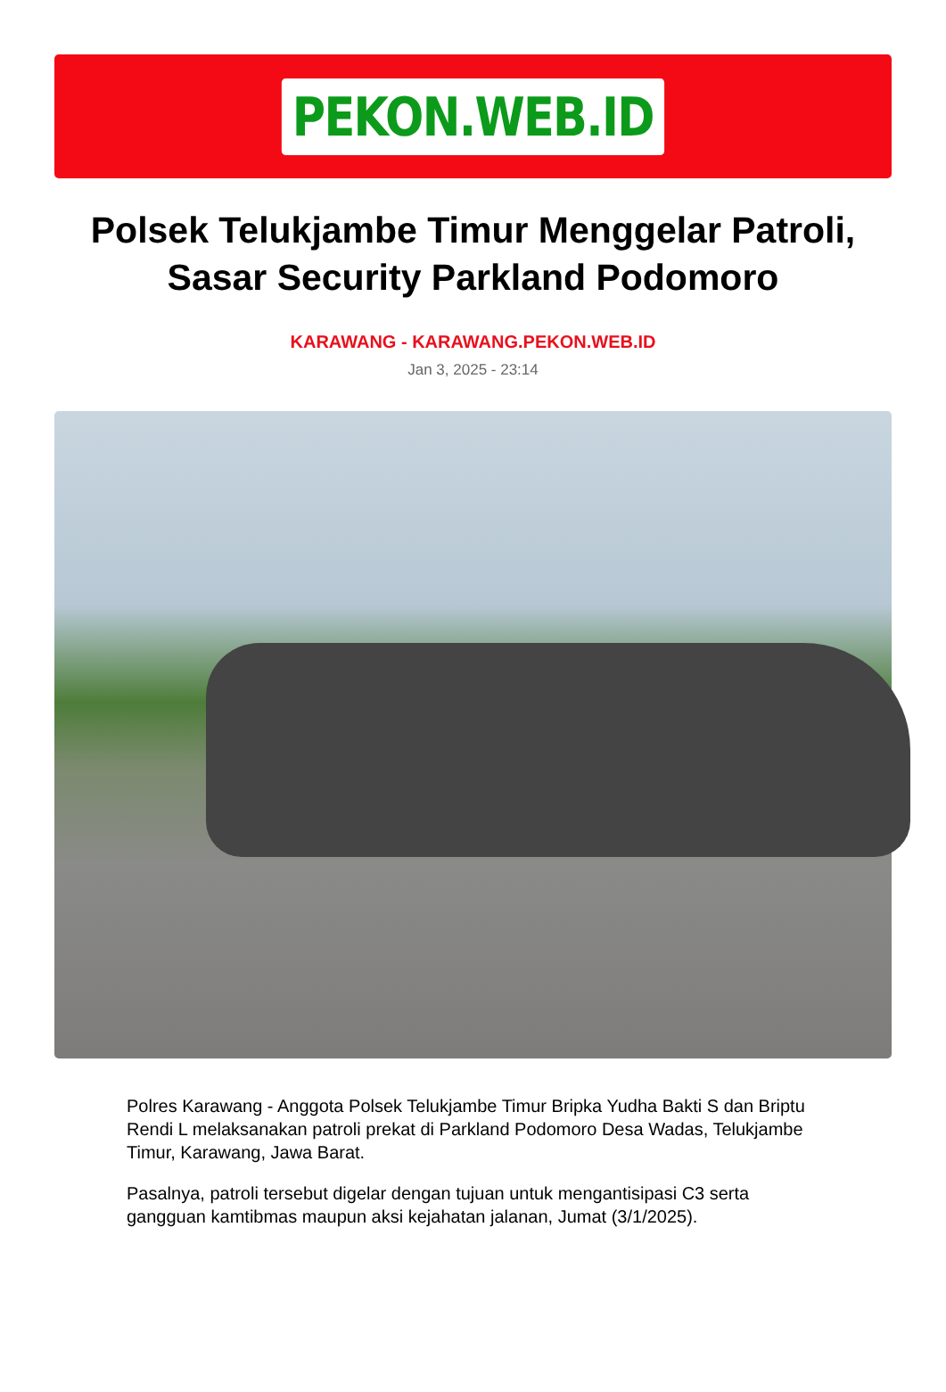PEKON.WEB.ID
Polsek Telukjambe Timur Menggelar Patroli, Sasar Security Parkland Podomoro
KARAWANG - KARAWANG.PEKON.WEB.ID
Jan 3, 2025 - 23:14
Polres Karawang - Anggota Polsek Telukjambe Timur Bripka Yudha Bakti S dan Briptu Rendi L melaksanakan patroli prekat di Parkland Podomoro Desa Wadas, Telukjambe Timur, Karawang, Jawa Barat.
Pasalnya, patroli tersebut digelar dengan tujuan untuk mengantisipasi C3 serta gangguan kamtibmas maupun aksi kejahatan jalanan, Jumat (3/1/2025).